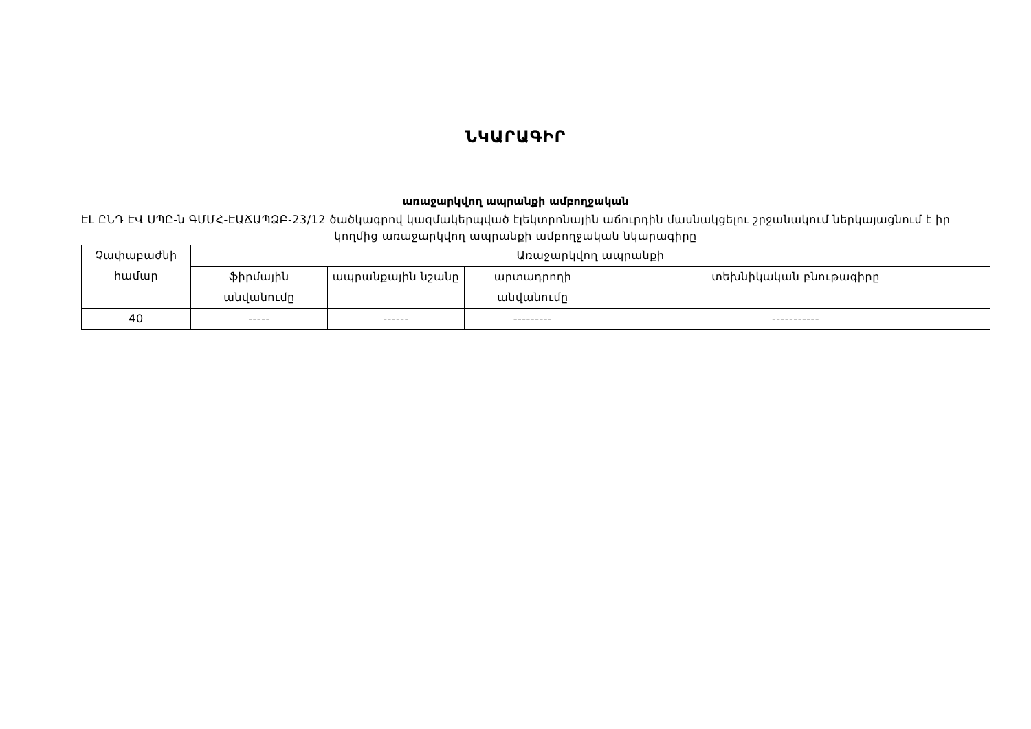ՆԿԱՐԱԳԻՐ
առաջարկվող ապրանքի ամբողջական
ԷԼ ԸՆԴ ԷՎ ՍՊԸ-ն ԳՄՄՀ-ԷԱՃԱՊՁԲ-23/12 ծածկագրով կազմակերպված էլեկտրոնային աճուրդին մասնակցելու շրջանակում ներկայացնում է իր կողմից առաջարկվող ապրանքի ամբողջական նկարագիրը
| Չափաբաժնի համար | Առաջարկվող ապրանքի | | | |
| --- | --- | --- | --- | --- |
| | ֆիրմային անվանումը | ապրանքային նշանը | արտադրողի անվանումը | տեխնիկական բնութագիրը |
| 40 | ----- | ------ | --------- | ----------- |